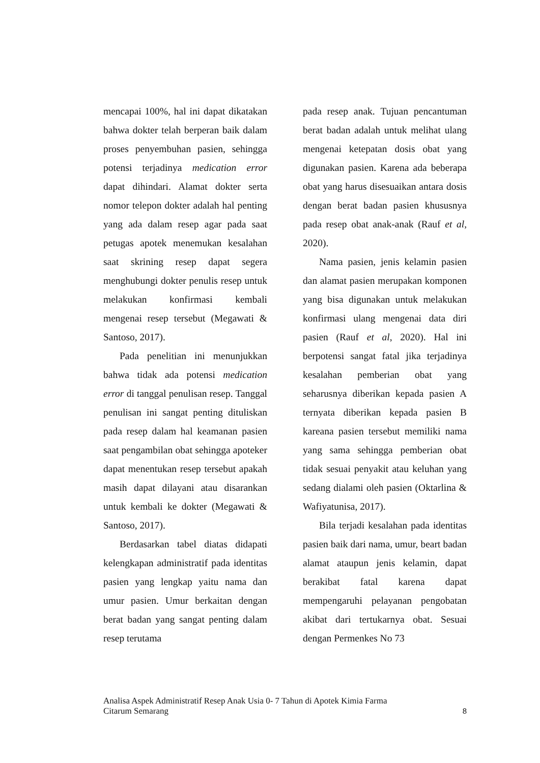mencapai 100%, hal ini dapat dikatakan bahwa dokter telah berperan baik dalam proses penyembuhan pasien, sehingga potensi terjadinya medication error dapat dihindari. Alamat dokter serta nomor telepon dokter adalah hal penting yang ada dalam resep agar pada saat petugas apotek menemukan kesalahan saat skrining resep dapat segera menghubungi dokter penulis resep untuk melakukan konfirmasi kembali mengenai resep tersebut (Megawati & Santoso, 2017).
Pada penelitian ini menunjukkan bahwa tidak ada potensi medication error di tanggal penulisan resep. Tanggal penulisan ini sangat penting dituliskan pada resep dalam hal keamanan pasien saat pengambilan obat sehingga apoteker dapat menentukan resep tersebut apakah masih dapat dilayani atau disarankan untuk kembali ke dokter (Megawati & Santoso, 2017).
Berdasarkan tabel diatas didapati kelengkapan administratif pada identitas pasien yang lengkap yaitu nama dan umur pasien. Umur berkaitan dengan berat badan yang sangat penting dalam resep terutama
pada resep anak. Tujuan pencantuman berat badan adalah untuk melihat ulang mengenai ketepatan dosis obat yang digunakan pasien. Karena ada beberapa obat yang harus disesuaikan antara dosis dengan berat badan pasien khususnya pada resep obat anak-anak (Rauf et al, 2020).
Nama pasien, jenis kelamin pasien dan alamat pasien merupakan komponen yang bisa digunakan untuk melakukan konfirmasi ulang mengenai data diri pasien (Rauf et al, 2020). Hal ini berpotensi sangat fatal jika terjadinya kesalahan pemberian obat yang seharusnya diberikan kepada pasien A ternyata diberikan kepada pasien B kareana pasien tersebut memiliki nama yang sama sehingga pemberian obat tidak sesuai penyakit atau keluhan yang sedang dialami oleh pasien (Oktarlina & Wafiyatunisa, 2017).
Bila terjadi kesalahan pada identitas pasien baik dari nama, umur, beart badan alamat ataupun jenis kelamin, dapat berakibat fatal karena dapat mempengaruhi pelayanan pengobatan akibat dari tertukarnya obat. Sesuai dengan Permenkes No 73
Analisa Aspek Administratif Resep Anak Usia 0- 7 Tahun di Apotek Kimia Farma
Citarum Semarang
8